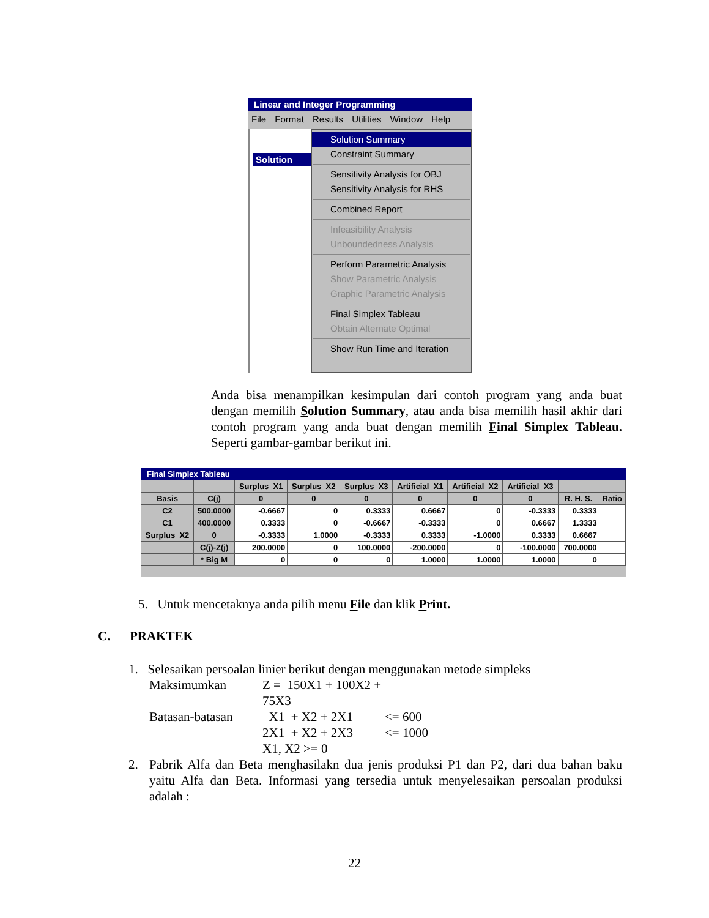Linear and Integer Programming
File Format Results Utilities Window Help
Solution
Solution Summary
Constraint Summary
Sensitivity Analysis for OBJ
Sensitivity Analysis for RHS
Combined Report
Infeasibility Analysis
Unboundedness Analysis
Perform Parametric Analysis
Show Parametric Analysis
Graphic Parametric Analysis
Final Simplex Tableau
Obtain Alternate Optimal
Show Run Time and Iteration
Anda bisa menampilkan kesimpulan dari contoh program yang anda buat dengan memilih Solution Summary, atau anda bisa memilih hasil akhir dari contoh program yang anda buat dengan memilih Final Simplex Tableau. Seperti gambar-gambar berikut ini.
Final Simplex Tableau
| | | Surplus_X1 | Surplus_X2 | Surplus_X3 | Artificial_X1 | Artificial_X2 | Artificial_X3 | | |
| --- | --- | --- | --- | --- | --- | --- | --- | --- | --- |
| Basis | C(j) | 0 | 0 | 0 | 0 | 0 | 0 | R. H. S. | Ratio |
| C2 | 500.0000 | -0.6667 | 0 | 0.3333 | 0.6667 | 0 | -0.3333 | 0.3333 | |
| C1 | 400.0000 | 0.3333 | 0 | -0.6667 | -0.3333 | 0 | 0.6667 | 1.3333 | |
| Surplus_X2 | 0 | -0.3333 | 1.0000 | -0.3333 | 0.3333 | -1.0000 | 0.3333 | 0.6667 | |
| | C(j)-Z(j) | 200.0000 | 0 | 100.0000 | -200.0000 | 0 | -100.0000 | 700.0000 | |
| | * Big M | 0 | 0 | 0 | 1.0000 | 1.0000 | 1.0000 | 0 | |
5. Untuk mencetaknya anda pilih menu File dan klik Print.
C. PRAKTEK
1. Selesaikan persoalan linier berikut dengan menggunakan metode simpleks
Maksimumkan Z = 150X1 + 100X2 + 75X3 Batasan-batasan X1 + X2 + 2X1 <= 600 2X1 + X2 + 2X3 <= 1000 X1, X2 >= 0
2. Pabrik Alfa dan Beta menghasilakn dua jenis produksi P1 dan P2, dari dua bahan baku yaitu Alfa dan Beta. Informasi yang tersedia untuk menyelesaikan persoalan produksi adalah :
22